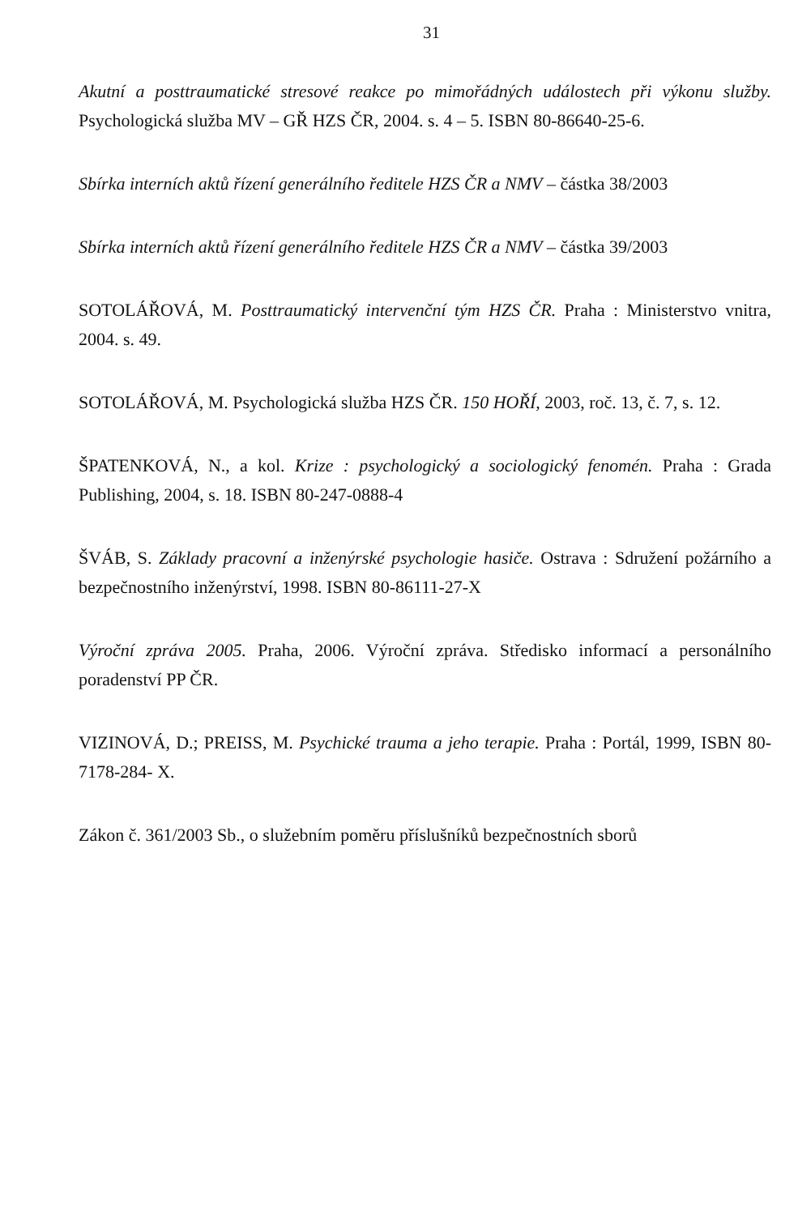31
Akutní a posttraumatické stresové reakce po mimořádných událostech při výkonu služby. Psychologická služba MV – GŘ HZS ČR, 2004. s. 4 – 5. ISBN 80-86640-25-6.
Sbírka interních aktů řízení generálního ředitele HZS ČR a NMV – částka 38/2003
Sbírka interních aktů řízení generálního ředitele HZS ČR a NMV – částka 39/2003
SOTOLÁŘOVÁ, M. Posttraumatický intervenční tým HZS ČR. Praha : Ministerstvo vnitra, 2004. s. 49.
SOTOLÁŘOVÁ, M. Psychologická služba HZS ČR. 150 HOŘÍ, 2003, roč. 13, č. 7, s. 12.
ŠPATENKOVÁ, N., a kol. Krize : psychologický a sociologický fenomén. Praha : Grada Publishing, 2004, s. 18. ISBN 80-247-0888-4
ŠVÁB, S. Základy pracovní a inženýrské psychologie hasiče. Ostrava : Sdružení požárního a bezpečnostního inženýrství, 1998. ISBN 80-86111-27-X
Výroční zpráva 2005. Praha, 2006. Výroční zpráva. Středisko informací a personálního poradenství PP ČR.
VIZINOVÁ, D.; PREISS, M. Psychické trauma a jeho terapie. Praha : Portál, 1999, ISBN 80-7178-284- X.
Zákon č. 361/2003 Sb., o služebním poměru příslušníků bezpečnostních sborů